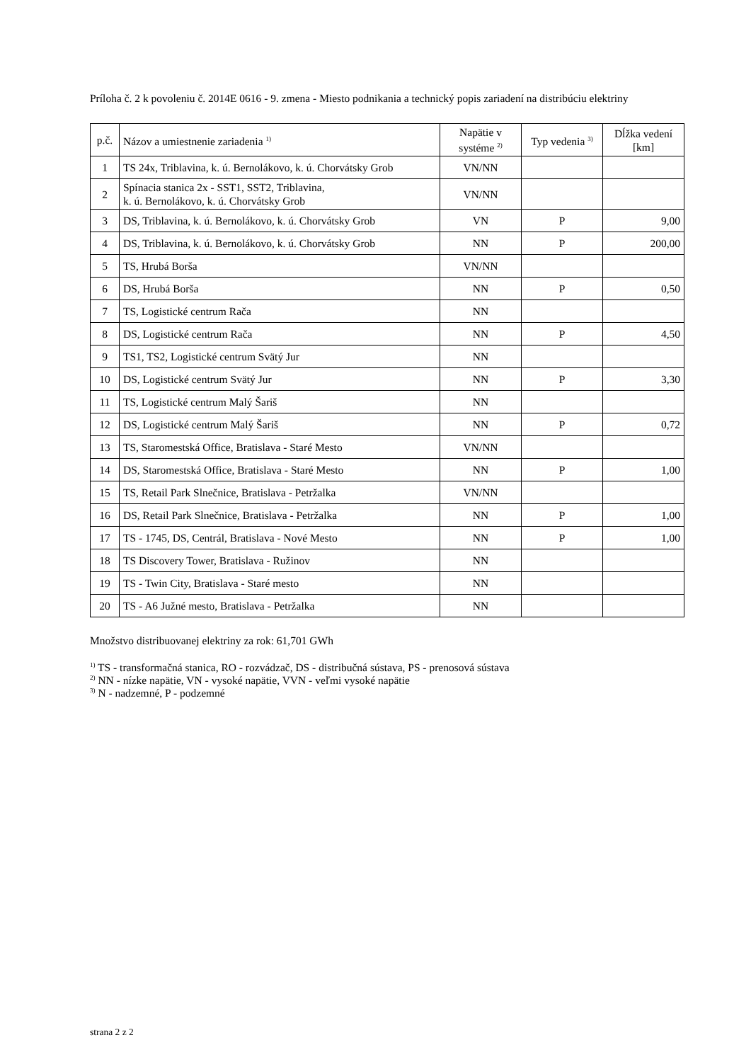Príloha č. 2 k povoleniu č. 2014E 0616 - 9. zmena - Miesto podnikania a technický popis zariadení na distribúciu elektriny
| p.č. | Názov a umiestnenie zariadenia <sup>1)</sup> | Napätie v systéme <sup>2)</sup> | Typ vedenia <sup>3)</sup> | Dĺžka vedení [km] |
| --- | --- | --- | --- | --- |
| 1 | TS 24x, Triblavina, k. ú. Bernolákovo, k. ú. Chorvátsky Grob | VN/NN | | |
| 2 | Spínacia stanica 2x - SST1, SST2, Triblavina, k. ú. Bernolákovo, k. ú. Chorvátsky Grob | VN/NN | | |
| 3 | DS, Triblavina, k. ú. Bernolákovo, k. ú. Chorvátsky Grob | VN | P | 9,00 |
| 4 | DS, Triblavina, k. ú. Bernolákovo, k. ú. Chorvátsky Grob | NN | P | 200,00 |
| 5 | TS, Hrubá Borša | VN/NN | | |
| 6 | DS, Hrubá Borša | NN | P | 0,50 |
| 7 | TS, Logistické centrum Rača | NN | | |
| 8 | DS, Logistické centrum Rača | NN | P | 4,50 |
| 9 | TS1, TS2, Logistické centrum Svätý Jur | NN | | |
| 10 | DS, Logistické centrum Svätý Jur | NN | P | 3,30 |
| 11 | TS, Logistické centrum Malý Šariš | NN | | |
| 12 | DS, Logistické centrum Malý Šariš | NN | P | 0,72 |
| 13 | TS, Staromestská Office, Bratislava - Staré Mesto | VN/NN | | |
| 14 | DS, Staromestská Office, Bratislava - Staré Mesto | NN | P | 1,00 |
| 15 | TS, Retail Park Slnečnice, Bratislava - Petržalka | VN/NN | | |
| 16 | DS, Retail Park Slnečnice, Bratislava - Petržalka | NN | P | 1,00 |
| 17 | TS - 1745, DS, Centrál, Bratislava - Nové Mesto | NN | P | 1,00 |
| 18 | TS Discovery Tower, Bratislava - Ružinov | NN | | |
| 19 | TS - Twin City, Bratislava - Staré mesto | NN | | |
| 20 | TS - A6 Južné mesto, Bratislava - Petržalka | NN | | |
Množstvo distribuovanej elektriny za rok: 61,701 GWh
<sup>1)</sup> TS - transformačná stanica, RO - rozvádzač, DS - distribučná sústava, PS - prenosová sústava
<sup>2)</sup> NN - nízke napätie, VN - vysoké napätie, VVN - veľmi vysoké napätie
<sup>3)</sup> N - nadzemné, P - podzemné
strana 2 z 2